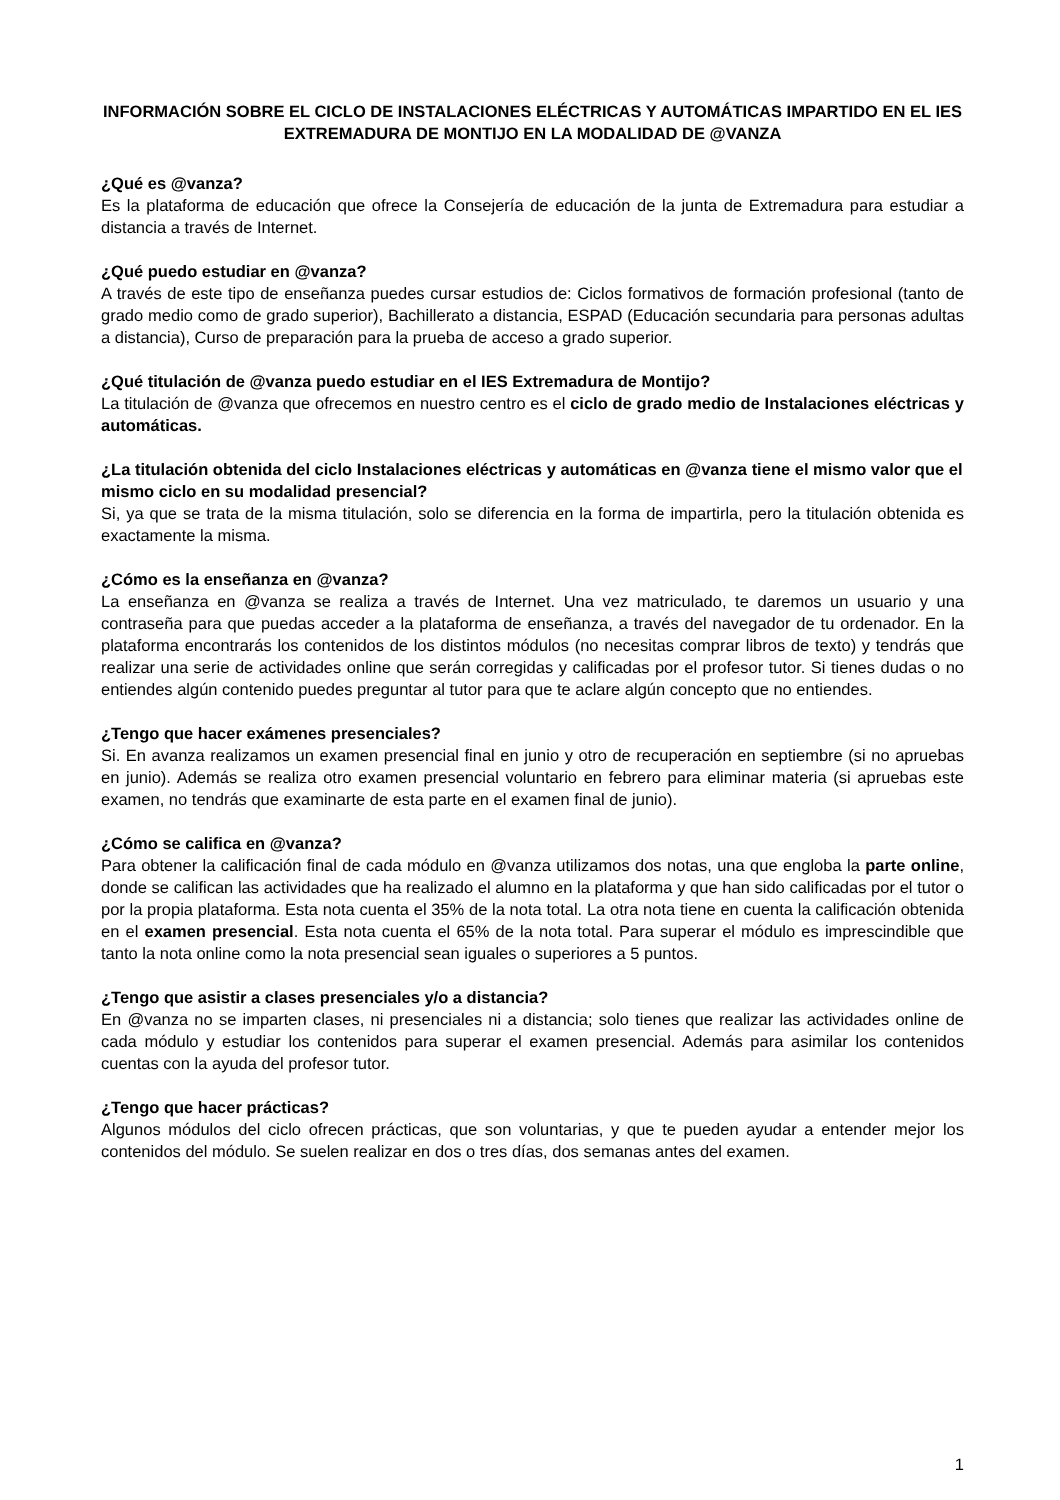INFORMACIÓN SOBRE EL CICLO DE INSTALACIONES ELÉCTRICAS Y AUTOMÁTICAS IMPARTIDO EN EL IES EXTREMADURA DE MONTIJO EN LA MODALIDAD DE @VANZA
¿Qué es @vanza?
Es la plataforma de educación que ofrece la Consejería de educación de la junta de Extremadura para estudiar a distancia a través de Internet.
¿Qué puedo estudiar en @vanza?
A través de este tipo de enseñanza puedes cursar estudios de: Ciclos formativos de formación profesional (tanto de grado medio como de grado superior), Bachillerato a distancia, ESPAD (Educación secundaria para personas adultas a distancia), Curso de preparación para la prueba de acceso a grado superior.
¿Qué titulación de @vanza puedo estudiar en el IES Extremadura de Montijo?
La titulación de @vanza que ofrecemos en nuestro centro es el ciclo de grado medio de Instalaciones eléctricas y automáticas.
¿La titulación obtenida del ciclo Instalaciones eléctricas y automáticas en @vanza tiene el mismo valor que el mismo ciclo en su modalidad presencial?
Si, ya que se trata de la misma titulación, solo se diferencia en la forma de impartirla, pero la titulación obtenida es exactamente la misma.
¿Cómo es la enseñanza en @vanza?
La enseñanza en @vanza se realiza a través de Internet. Una vez matriculado, te daremos un usuario y una contraseña para que puedas acceder a la plataforma de enseñanza, a través del navegador de tu ordenador. En la plataforma encontrarás los contenidos de los distintos módulos (no necesitas comprar libros de texto) y tendrás que realizar una serie de actividades online que serán corregidas y calificadas por el profesor tutor. Si tienes dudas o no entiendes algún contenido puedes preguntar al tutor para que te aclare algún concepto que no entiendes.
¿Tengo que hacer exámenes presenciales?
Si. En avanza realizamos un examen presencial final en junio y otro de recuperación en septiembre (si no apruebas en junio). Además se realiza otro examen presencial voluntario en febrero para eliminar materia (si apruebas este examen, no tendrás que examinarte de esta parte en el examen final de junio).
¿Cómo se califica en @vanza?
Para obtener la calificación final de cada módulo en @vanza utilizamos dos notas, una que engloba la parte online, donde se califican las actividades que ha realizado el alumno en la plataforma y que han sido calificadas por el tutor o por la propia plataforma. Esta nota cuenta el 35% de la nota total. La otra nota tiene en cuenta la calificación obtenida en el examen presencial. Esta nota cuenta el 65% de la nota total. Para superar el módulo es imprescindible que tanto la nota online como la nota presencial sean iguales o superiores a 5 puntos.
¿Tengo que asistir a clases presenciales y/o a distancia?
En @vanza no se imparten clases, ni presenciales ni a distancia; solo tienes que realizar las actividades online de cada módulo y estudiar los contenidos para superar el examen presencial. Además para asimilar los contenidos cuentas con la ayuda del profesor tutor.
¿Tengo que hacer prácticas?
Algunos módulos del ciclo ofrecen prácticas, que son voluntarias, y que te pueden ayudar a entender mejor los contenidos del módulo. Se suelen realizar en dos o tres días, dos semanas antes del examen.
1